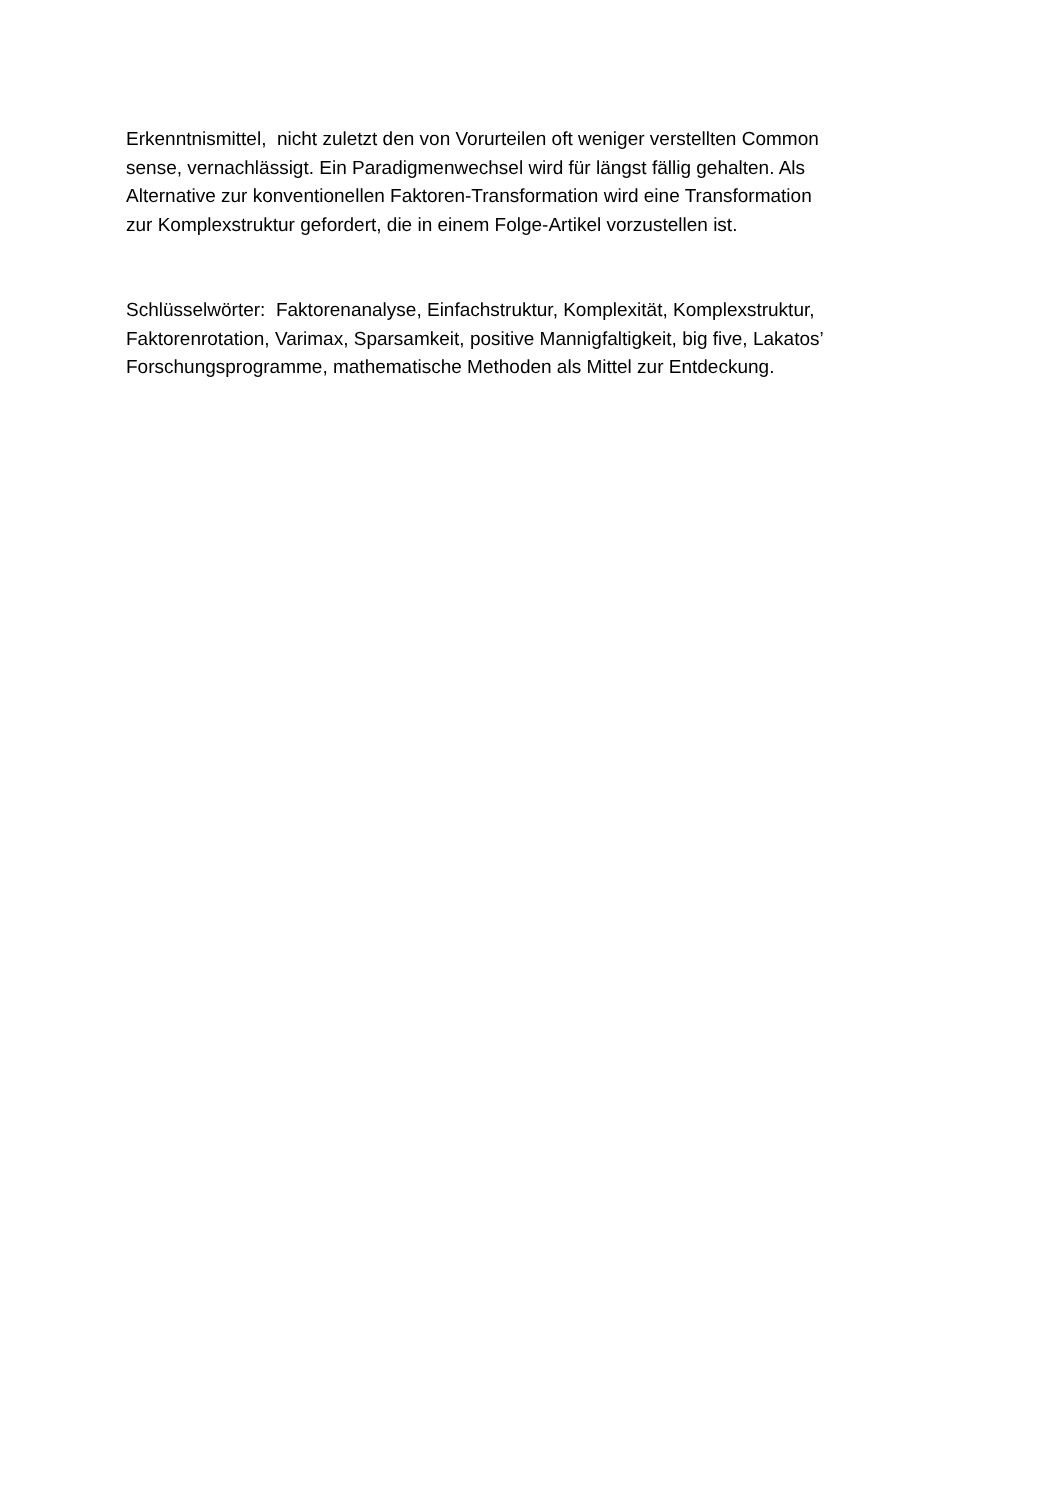Erkenntnismittel, nicht zuletzt den von Vorurteilen oft weniger verstellten Common
sense, vernachlässigt. Ein Paradigmenwechsel wird für längst fällig gehalten. Als
Alternative zur konventionellen Faktoren-Transformation wird eine Transformation
zur Komplexstruktur gefordert, die in einem Folge-Artikel vorzustellen ist.
Schlüsselwörter: Faktorenanalyse, Einfachstruktur, Komplexität, Komplexstruktur,
Faktorenrotation, Varimax, Sparsamkeit, positive Mannigfaltigkeit, big five, Lakatos’
Forschungsprogramme, mathematische Methoden als Mittel zur Entdeckung.